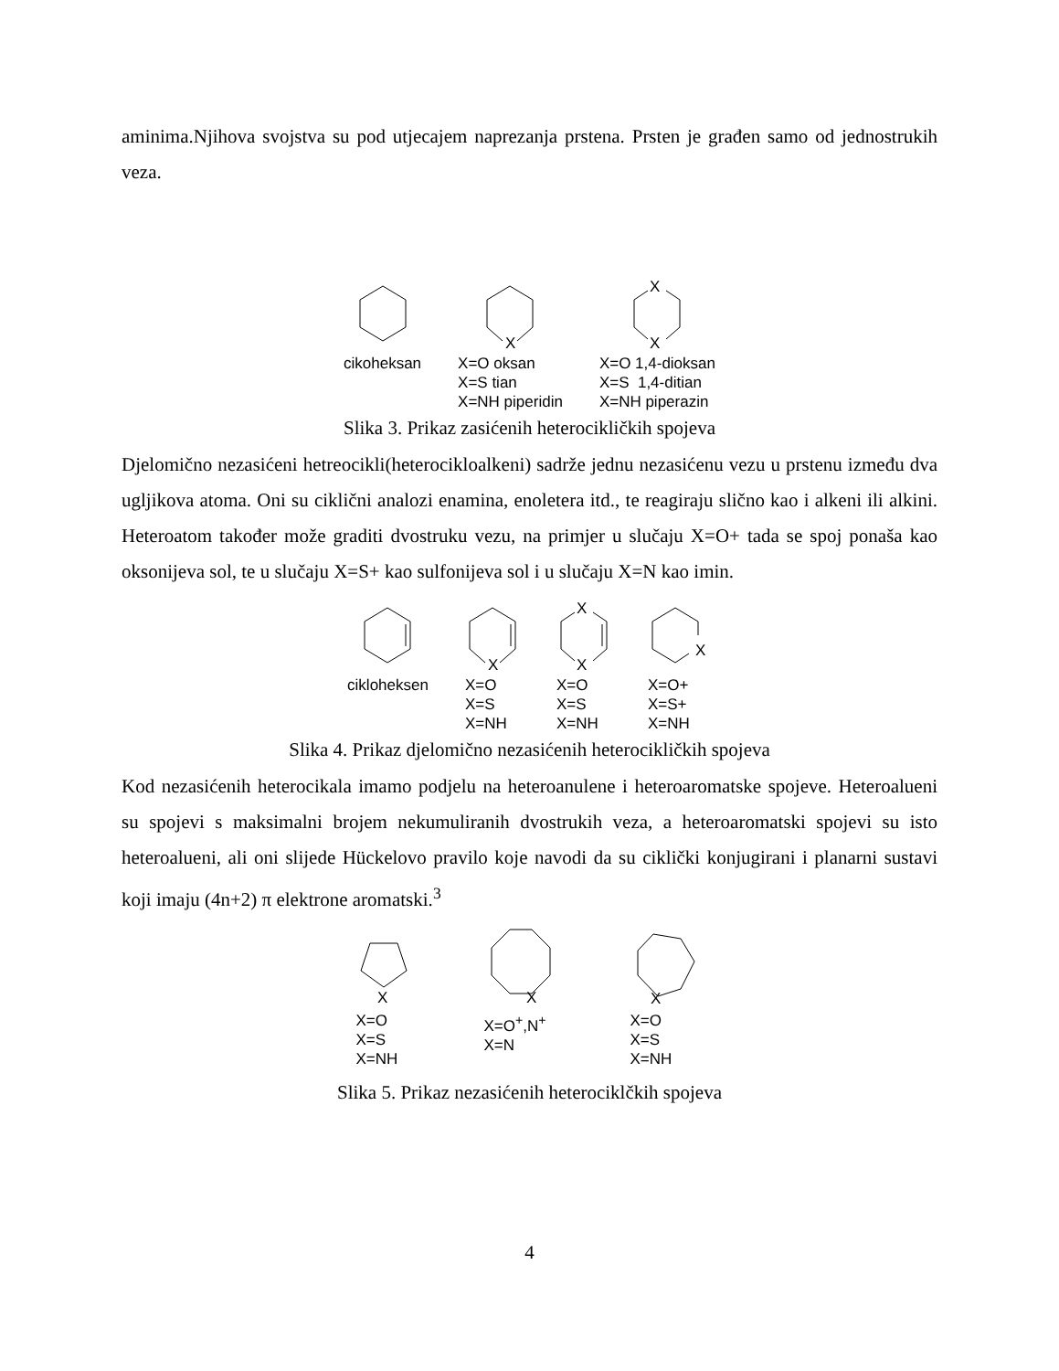aminima.Njihova svojstva su pod utjecajem naprezanja prstena. Prsten je građen samo od jednostrukih veza.
cikoheksan
X
X=O oksan
X=S tian
X=NH piperidin
X
X
X=O 1,4-dioksan
X=S 1,4-ditian
X=NH piperazin
Slika 3. Prikaz zasićenih heterocikličkih spojeva
Djelomično nezasićeni hetreocikli(heterocikloalkeni) sadrže jednu nezasićenu vezu u prstenu između dva ugljikova atoma. Oni su ciklični analozi enamina, enoletera itd., te reagiraju slično kao i alkeni ili alkini. Heteroatom također može graditi dvostruku vezu, na primjer u slučaju X=O+ tada se spoj ponaša kao oksonijeva sol, te u slučaju X=S+ kao sulfonijeva sol i u slučaju X=N kao imin.
cikloheksen
X
X=O
X=S
X=NH
X
X
X=O
X=S
X=NH
X
X=O+
X=S+
X=NH
Slika 4. Prikaz djelomično nezasićenih heterocikličkih spojeva
Kod nezasićenih heterocikala imamo podjelu na heteroanulene i heteroaromatske spojeve. Heteroalueni su spojevi s maksimalni brojem nekumuliranih dvostrukih veza, a heteroaromatski spojevi su isto heteroalueni, ali oni slijede Hückelovo pravilo koje navodi da su ciklički konjugirani i planarni sustavi koji imaju (4n+2) π elektrone aromatski.<sup>3</sup>
X
X=O
X=S
X=NH
X
X=O<sup>+</sup>,N<sup>+</sup>
X=N
X
X=O
X=S
X=NH
Slika 5. Prikaz nezasićenih heterociklčkih spojeva
4